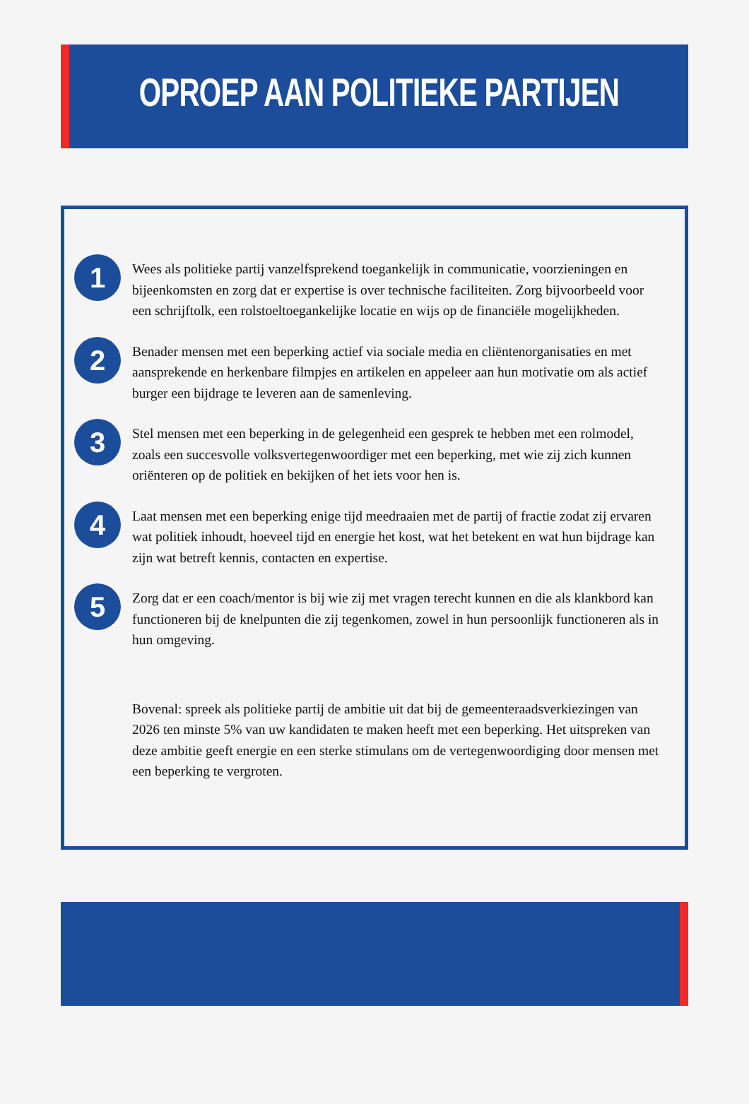OPROEP AAN POLITIEKE PARTIJEN
1
Wees als politieke partij vanzelfsprekend toegankelijk in communicatie, voorzieningen en bijeenkomsten en zorg dat er expertise is over technische faciliteiten. Zorg bijvoorbeeld voor een schrijftolk, een rolstoeltoegankelijke locatie en wijs op de financiële mogelijkheden.
2
Benader mensen met een beperking actief via sociale media en cliëntenorganisaties en met aansprekende en herkenbare filmpjes en artikelen en appeleer aan hun motivatie om als actief burger een bijdrage te leveren aan de samenleving.
3
Stel mensen met een beperking in de gelegenheid een gesprek te hebben met een rolmodel, zoals een succesvolle volksvertegenwoordiger met een beperking, met wie zij zich kunnen oriënteren op de politiek en bekijken of het iets voor hen is.
4
Laat mensen met een beperking enige tijd meedraaien met de partij of fractie zodat zij ervaren wat politiek inhoudt, hoeveel tijd en energie het kost, wat het betekent en wat hun bijdrage kan zijn wat betreft kennis, contacten en expertise.
5
Zorg dat er een coach/mentor is bij wie zij met vragen terecht kunnen en die als klankbord kan functioneren bij de knelpunten die zij tegenkomen, zowel in hun persoonlijk functioneren als in hun omgeving.
Bovenal: spreek als politieke partij de ambitie uit dat bij de gemeenteraadsverkiezingen van 2026 ten minste 5% van uw kandidaten te maken heeft met een beperking. Het uitspreken van deze ambitie geeft energie en een sterke stimulans om de vertegenwoordiging door mensen met een beperking te vergroten.